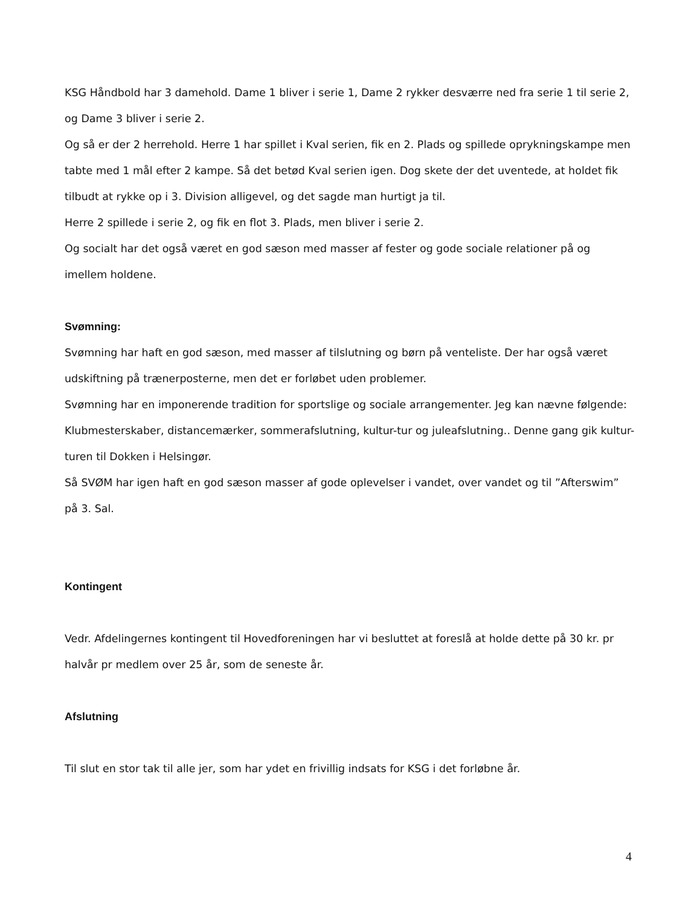KSG Håndbold har 3 damehold. Dame 1 bliver i serie 1, Dame 2 rykker desværre ned fra serie 1 til serie 2, og Dame 3 bliver i serie 2.
Og så er der 2 herrehold. Herre 1 har spillet i Kval serien, fik en 2. Plads og spillede oprykningskampe men tabte med 1 mål efter 2 kampe. Så det betød Kval serien igen. Dog skete der det uventede, at holdet fik tilbudt at rykke op i 3. Division alligevel, og det sagde man hurtigt ja til.
Herre 2 spillede i serie 2, og fik en flot 3. Plads, men bliver i serie 2.
Og socialt har det også været en god sæson med masser af fester og gode sociale relationer på og imellem holdene.
Svømning:
Svømning har haft en god sæson, med masser af tilslutning og børn på venteliste. Der har også været udskiftning på trænerposterne, men det er forløbet uden problemer.
Svømning har en imponerende tradition for sportslige og sociale arrangementer. Jeg kan nævne følgende: Klubmesterskaber, distancemærker, sommerafslutning, kultur-tur og juleafslutning.. Denne gang gik kultur-turen til Dokken i Helsingør.
Så SVØM har igen haft en god sæson masser af gode oplevelser i vandet, over vandet og til ”Afterswim” på 3. Sal.
Kontingent
Vedr. Afdelingernes kontingent til Hovedforeningen har vi besluttet at foreslå at holde dette på 30 kr. pr halvår pr medlem over 25 år, som de seneste år.
Afslutning
Til slut en stor tak til alle jer, som har ydet en frivillig indsats for KSG i det forløbne år.
4